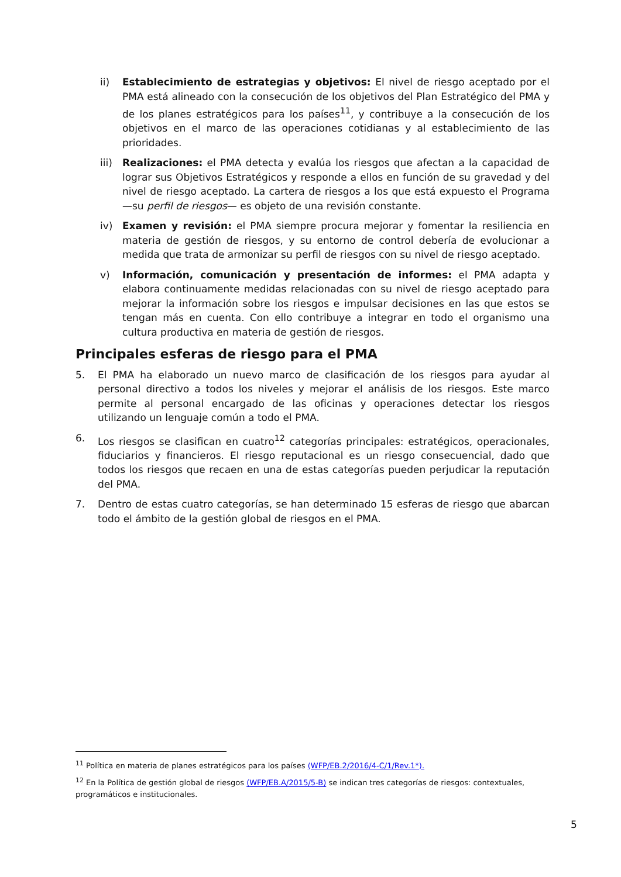ii) Establecimiento de estrategias y objetivos: El nivel de riesgo aceptado por el PMA está alineado con la consecución de los objetivos del Plan Estratégico del PMA y de los planes estratégicos para los países<sup>11</sup>, y contribuye a la consecución de los objetivos en el marco de las operaciones cotidianas y al establecimiento de las prioridades.
iii) Realizaciones: el PMA detecta y evalúa los riesgos que afectan a la capacidad de lograr sus Objetivos Estratégicos y responde a ellos en función de su gravedad y del nivel de riesgo aceptado. La cartera de riesgos a los que está expuesto el Programa —su perfil de riesgos— es objeto de una revisión constante.
iv) Examen y revisión: el PMA siempre procura mejorar y fomentar la resiliencia en materia de gestión de riesgos, y su entorno de control debería de evolucionar a medida que trata de armonizar su perfil de riesgos con su nivel de riesgo aceptado.
v) Información, comunicación y presentación de informes: el PMA adapta y elabora continuamente medidas relacionadas con su nivel de riesgo aceptado para mejorar la información sobre los riesgos e impulsar decisiones en las que estos se tengan más en cuenta. Con ello contribuye a integrar en todo el organismo una cultura productiva en materia de gestión de riesgos.
Principales esferas de riesgo para el PMA
5. El PMA ha elaborado un nuevo marco de clasificación de los riesgos para ayudar al personal directivo a todos los niveles y mejorar el análisis de los riesgos. Este marco permite al personal encargado de las oficinas y operaciones detectar los riesgos utilizando un lenguaje común a todo el PMA.
6. Los riesgos se clasifican en cuatro<sup>12</sup> categorías principales: estratégicos, operacionales, fiduciarios y financieros. El riesgo reputacional es un riesgo consecuencial, dado que todos los riesgos que recaen en una de estas categorías pueden perjudicar la reputación del PMA.
7. Dentro de estas cuatro categorías, se han determinado 15 esferas de riesgo que abarcan todo el ámbito de la gestión global de riesgos en el PMA.
<sup>11</sup> Política en materia de planes estratégicos para los países (WFP/EB.2/2016/4-C/1/Rev.1*).
<sup>12</sup> En la Política de gestión global de riesgos (WFP/EB.A/2015/5-B) se indican tres categorías de riesgos: contextuales, programáticos e institucionales.
5